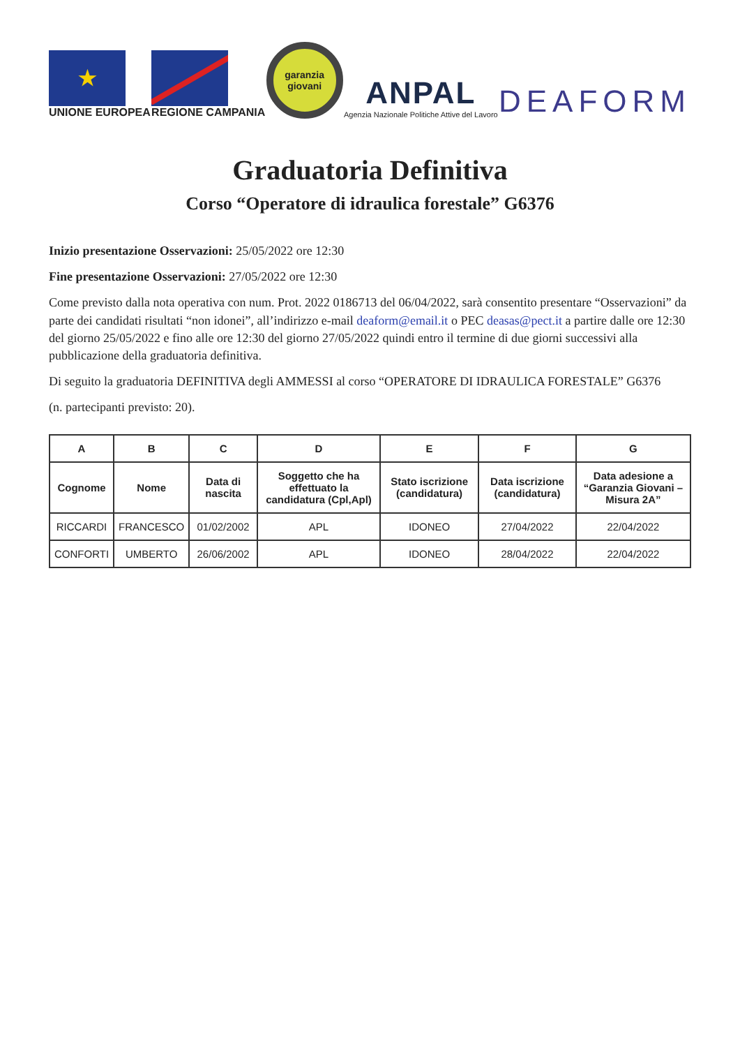★
UNIONE EUROPEA
REGIONE CAMPANIA
garanzia giovani
ANPAL
Agenzia Nazionale Politiche Attive del Lavoro
DEAFORM
Graduatoria Definitiva
Corso “Operatore di idraulica forestale” G6376
Inizio presentazione Osservazioni: 25/05/2022 ore 12:30
Fine presentazione Osservazioni: 27/05/2022 ore 12:30
Come previsto dalla nota operativa con num. Prot. 2022 0186713 del 06/04/2022, sarà consentito presentare “Osservazioni” da parte dei candidati risultati “non idonei”, all’indirizzo e-mail deaform@email.it o PEC deasas@pect.it a partire dalle ore 12:30 del giorno 25/05/2022 e fino alle ore 12:30 del giorno 27/05/2022 quindi entro il termine di due giorni successivi alla pubblicazione della graduatoria definitiva.
Di seguito la graduatoria DEFINITIVA degli AMMESSI al corso “OPERATORE DI IDRAULICA FORESTALE” G6376
(n. partecipanti previsto: 20).
| A | B | C | D | E | F | G |
| --- | --- | --- | --- | --- | --- | --- |
| Cognome | Nome | Data di nascita | Soggetto che ha effettuato la candidatura (Cpl,Apl) | Stato iscrizione (candidatura) | Data iscrizione (candidatura) | Data adesione a “Garanzia Giovani – Misura 2A” |
| RICCARDI | FRANCESCO | 01/02/2002 | APL | IDONEO | 27/04/2022 | 22/04/2022 |
| CONFORTI | UMBERTO | 26/06/2002 | APL | IDONEO | 28/04/2022 | 22/04/2022 |